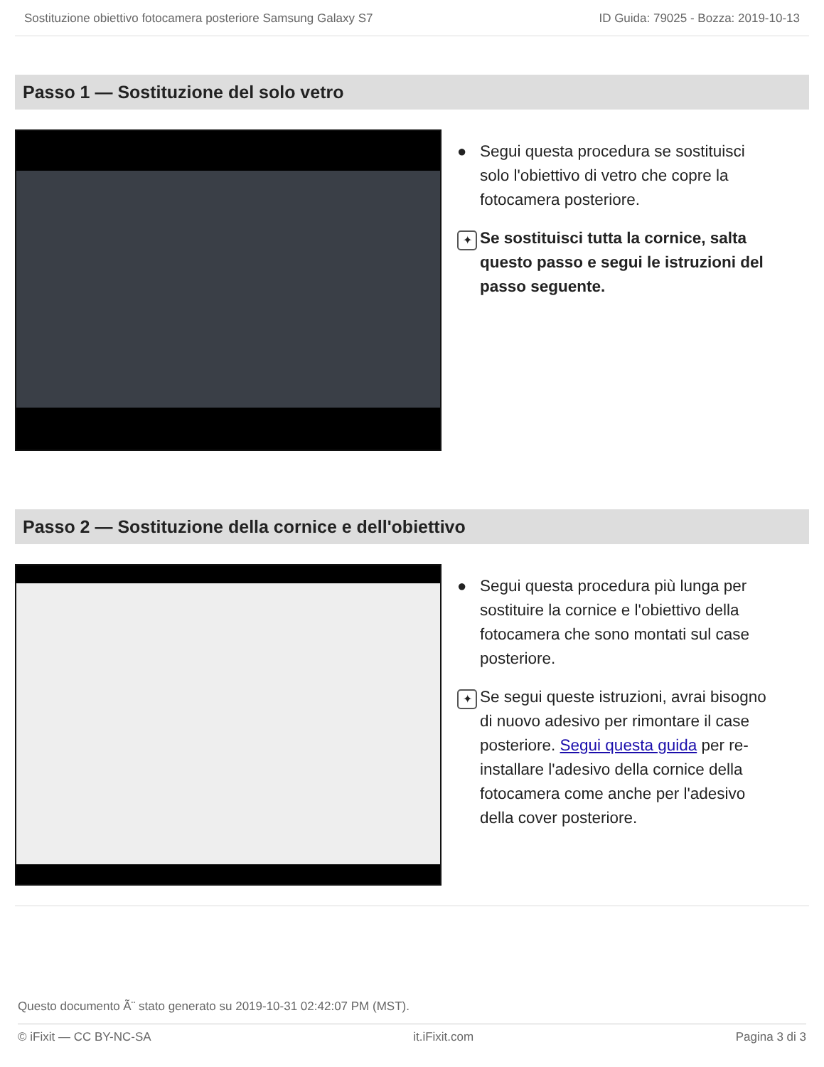Sostituzione obiettivo fotocamera posteriore Samsung Galaxy S7 ID Guida: 79025 - Bozza: 2019-10-13
Passo 1 — Sostituzione del solo vetro
● Segui questa procedura se sostituisci solo l'obiettivo di vetro che copre la fotocamera posteriore.
✦
Se sostituisci tutta la cornice, salta questo passo e segui le istruzioni del passo seguente.
Passo 2 — Sostituzione della cornice e dell'obiettivo
● Segui questa procedura più lunga per sostituire la cornice e l'obiettivo della fotocamera che sono montati sul case posteriore.
✦
Se segui queste istruzioni, avrai bisogno di nuovo adesivo per rimontare il case posteriore. Segui questa guida per re-installare l'adesivo della cornice della fotocamera come anche per l'adesivo della cover posteriore.
Questo documento Ã¨ stato generato su 2019-10-31 02:42:07 PM (MST).
© iFixit — CC BY-NC-SA it.iFixit.com Pagina 3 di 3